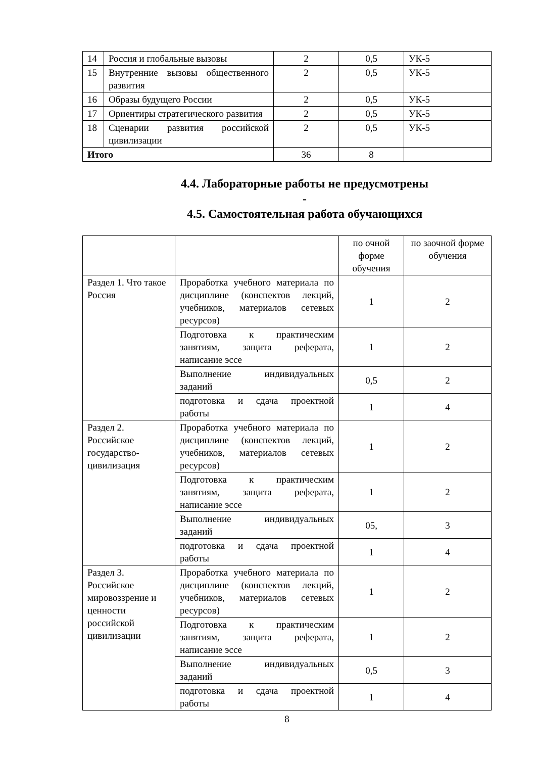| 14 | Россия и глобальные вызовы | 2 | 0,5 | УК-5 |
| 15 | Внутренние вызовы общественного развития | 2 | 0,5 | УК-5 |
| 16 | Образы будущего России | 2 | 0,5 | УК-5 |
| 17 | Ориентиры стратегического развития | 2 | 0,5 | УК-5 |
| 18 | Сценарии развития российской цивилизации | 2 | 0,5 | УК-5 |
| Итого | | 36 | 8 | |
4.4. Лабораторные работы не предусмотрены
-
4.5. Самостоятельная работа обучающихся
| | | по очной форме обучения | по заочной форме обучения |
| Раздел 1. Что такое Россия | Проработка учебного материала по дисциплине (конспектов лекций, учебников, материалов сетевых ресурсов) | 1 | 2 |
| | Подготовка к практическим занятиям, защита реферата, написание эссе | 1 | 2 |
| | Выполнение индивидуальных заданий | 0,5 | 2 |
| | подготовка и сдача проектной работы | 1 | 4 |
| Раздел 2. Российское государство-цивилизация | Проработка учебного материала по дисциплине (конспектов лекций, учебников, материалов сетевых ресурсов) | 1 | 2 |
| | Подготовка к практическим занятиям, защита реферата, написание эссе | 1 | 2 |
| | Выполнение индивидуальных заданий | 05, | 3 |
| | подготовка и сдача проектной работы | 1 | 4 |
| Раздел 3. Российское мировоззрение и ценности российской цивилизации | Проработка учебного материала по дисциплине (конспектов лекций, учебников, материалов сетевых ресурсов) | 1 | 2 |
| | Подготовка к практическим занятиям, защита реферата, написание эссе | 1 | 2 |
| | Выполнение индивидуальных заданий | 0,5 | 3 |
| | подготовка и сдача проектной работы | 1 | 4 |
8